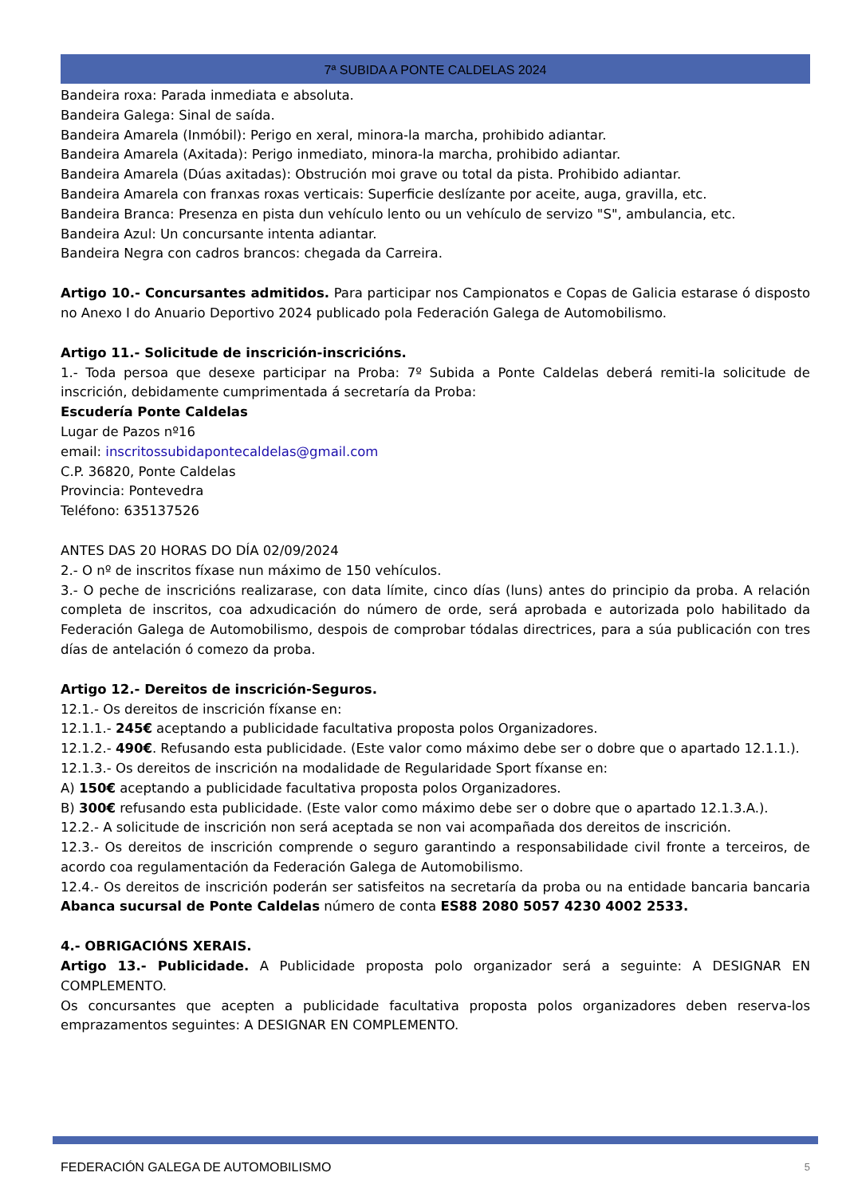7ª SUBIDA A PONTE CALDELAS 2024
Bandeira roxa: Parada inmediata e absoluta.
Bandeira Galega: Sinal de saída.
Bandeira Amarela (Inmóbil): Perigo en xeral, minora-la marcha, prohibido adiantar.
Bandeira Amarela (Axitada): Perigo inmediato, minora-la marcha, prohibido adiantar.
Bandeira Amarela (Dúas axitadas): Obstrución moi grave ou total da pista. Prohibido adiantar.
Bandeira Amarela con franxas roxas verticais: Superficie deslízante por aceite, auga, gravilla, etc.
Bandeira Branca: Presenza en pista dun vehículo lento ou un vehículo de servizo "S", ambulancia, etc.
Bandeira Azul: Un concursante intenta adiantar.
Bandeira Negra con cadros brancos: chegada da Carreira.
Artigo 10.- Concursantes admitidos. Para participar nos Campionatos e Copas de Galicia estarase ó disposto no Anexo I do Anuario Deportivo 2024 publicado pola Federación Galega de Automobilismo.
Artigo 11.- Solicitude de inscrición-inscricións.
1.- Toda persoa que desexe participar na Proba: 7º Subida a Ponte Caldelas deberá remiti-la solicitude de inscrición, debidamente cumprimentada á secretaría da Proba:
Escudería Ponte Caldelas
Lugar de Pazos nº16
email: inscritossubidapontecaldelas@gmail.com
C.P. 36820, Ponte Caldelas
Provincia: Pontevedra
Teléfono: 635137526
ANTES DAS 20 HORAS DO DÍA 02/09/2024
2.- O nº de inscritos fíxase nun máximo de 150 vehículos.
3.- O peche de inscricións realizarase, con data límite, cinco días (luns) antes do principio da proba. A relación completa de inscritos, coa adxudicación do número de orde, será aprobada e autorizada polo habilitado da Federación Galega de Automobilismo, despois de comprobar tódalas directrices, para a súa publicación con tres días de antelación ó comezo da proba.
Artigo 12.- Dereitos de inscrición-Seguros.
12.1.- Os dereitos de inscrición fíxanse en:
12.1.1.- 245€ aceptando a publicidade facultativa proposta polos Organizadores.
12.1.2.- 490€. Refusando esta publicidade. (Este valor como máximo debe ser o dobre que o apartado 12.1.1.).
12.1.3.- Os dereitos de inscrición na modalidade de Regularidade Sport fíxanse en:
A) 150€ aceptando a publicidade facultativa proposta polos Organizadores.
B) 300€ refusando esta publicidade. (Este valor como máximo debe ser o dobre que o apartado 12.1.3.A.).
12.2.- A solicitude de inscrición non será aceptada se non vai acompañada dos dereitos de inscrición.
12.3.- Os dereitos de inscrición comprende o seguro garantindo a responsabilidade civil fronte a terceiros, de acordo coa regulamentación da Federación Galega de Automobilismo.
12.4.- Os dereitos de inscrición poderán ser satisfeitos na secretaría da proba ou na entidade bancaria bancaria Abanca sucursal de Ponte Caldelas número de conta ES88 2080 5057 4230 4002 2533.
4.- OBRIGACIÓNS XERAIS.
Artigo 13.- Publicidade. A Publicidade proposta polo organizador será a seguinte: A DESIGNAR EN COMPLEMENTO.
Os concursantes que acepten a publicidade facultativa proposta polos organizadores deben reserva-los emprazamentos seguintes: A DESIGNAR EN COMPLEMENTO.
FEDERACIÓN GALEGA DE AUTOMOBILISMO 5